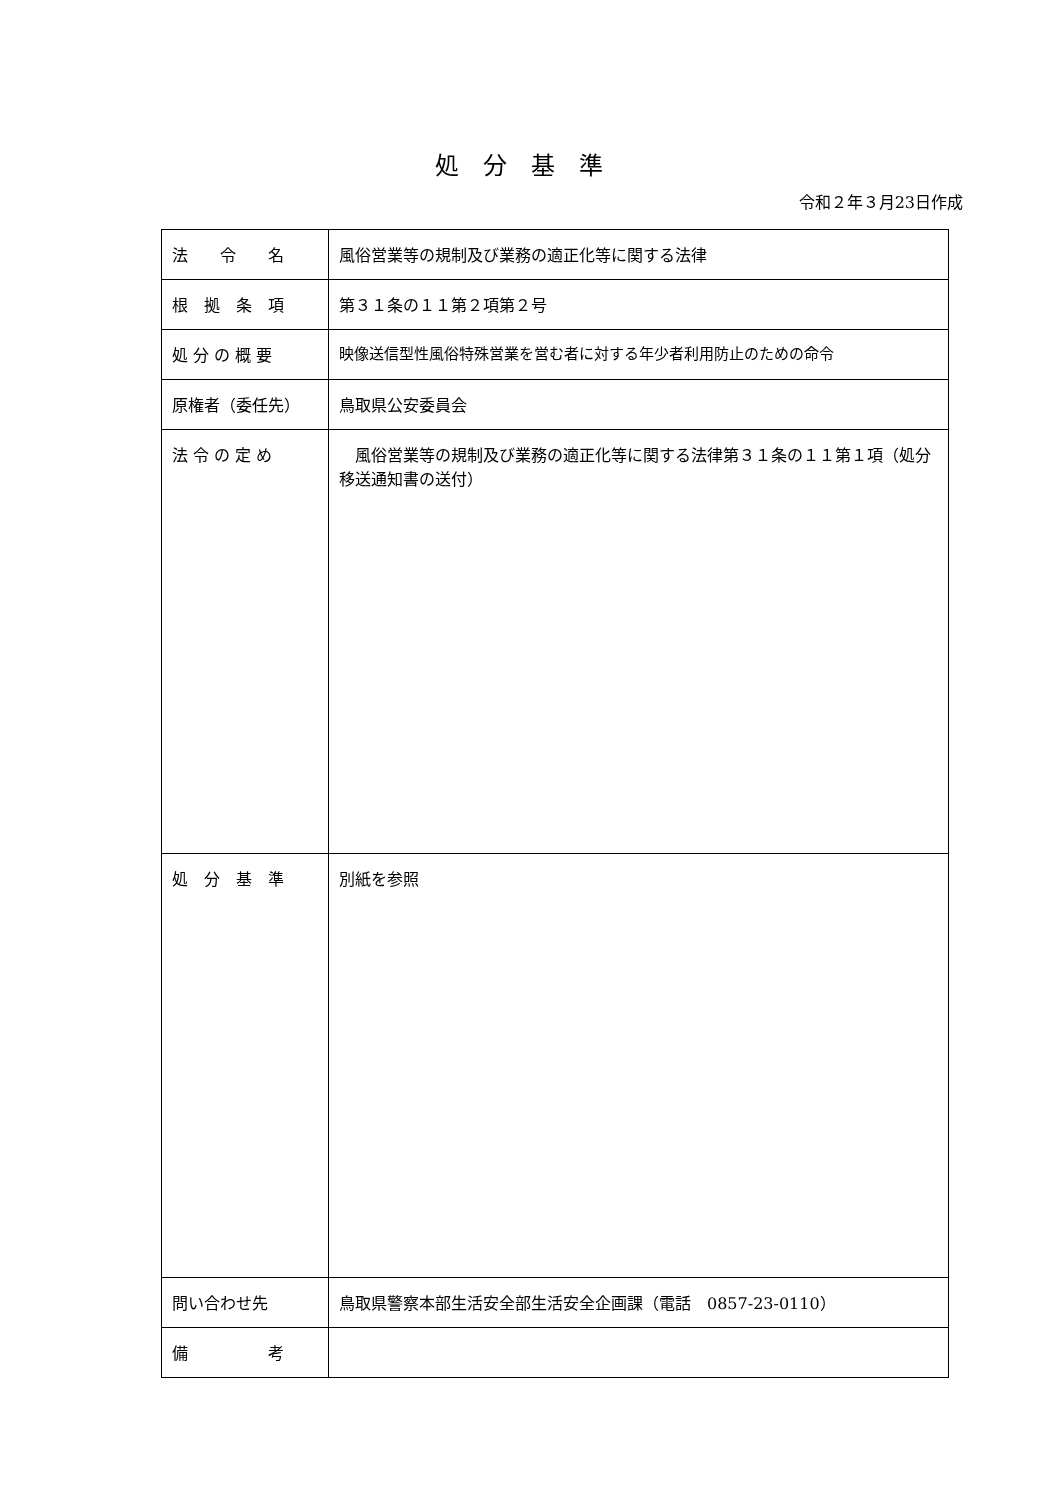処分基準
令和２年３月23日作成
| 法 令 名 | 風俗営業等の規制及び業務の適正化等に関する法律 |
| 根 拠 条 項 | 第３１条の１１第２項第２号 |
| 処 分 の 概 要 | 映像送信型性風俗特殊営業を営む者に対する年少者利用防止のための命令 |
| 原権者（委任先） | 鳥取県公安委員会 |
| 法 令 の 定 め | 風俗営業等の規制及び業務の適正化等に関する法律第３１条の１１第１項（処分移送通知書の送付） |
| 処 分 基 準 | 別紙を参照 |
| 問い合わせ先 | 鳥取県警察本部生活安全部生活安全企画課（電話 0857-23-0110） |
| 備 考 | |